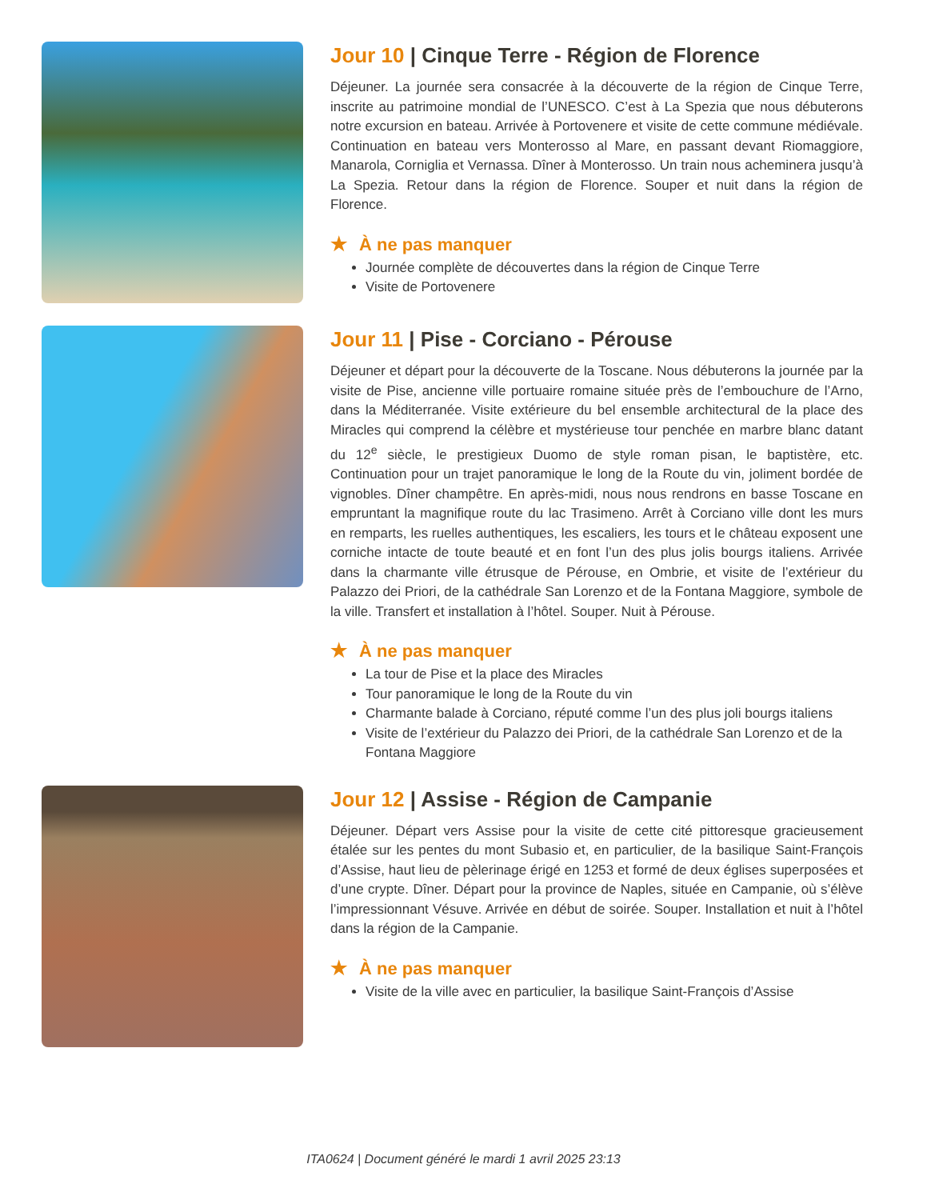Jour 10 | Cinque Terre - Région de Florence
Déjeuner. La journée sera consacrée à la découverte de la région de Cinque Terre, inscrite au patrimoine mondial de l’UNESCO. C’est à La Spezia que nous débuterons notre excursion en bateau. Arrivée à Portovenere et visite de cette commune médiévale. Continuation en bateau vers Monterosso al Mare, en passant devant Riomaggiore, Manarola, Corniglia et Vernassa. Dîner à Monterosso. Un train nous acheminera jusqu’à La Spezia. Retour dans la région de Florence. Souper et nuit dans la région de Florence.
★ À ne pas manquer
Journée complète de découvertes dans la région de Cinque Terre
Visite de Portovenere
Jour 11 | Pise - Corciano - Pérouse
Déjeuner et départ pour la découverte de la Toscane. Nous débuterons la journée par la visite de Pise, ancienne ville portuaire romaine située près de l’embouchure de l’Arno, dans la Méditerranée. Visite extérieure du bel ensemble architectural de la place des Miracles qui comprend la célèbre et mystérieuse tour penchée en marbre blanc datant du 12<sup>e</sup> siècle, le prestigieux Duomo de style roman pisan, le baptistère, etc. Continuation pour un trajet panoramique le long de la Route du vin, joliment bordée de vignobles. Dîner champêtre. En après-midi, nous nous rendrons en basse Toscane en empruntant la magnifique route du lac Trasimeno. Arrêt à Corciano ville dont les murs en remparts, les ruelles authentiques, les escaliers, les tours et le château exposent une corniche intacte de toute beauté et en font l’un des plus jolis bourgs italiens. Arrivée dans la charmante ville étrusque de Pérouse, en Ombrie, et visite de l’extérieur du Palazzo dei Priori, de la cathédrale San Lorenzo et de la Fontana Maggiore, symbole de la ville. Transfert et installation à l’hôtel. Souper. Nuit à Pérouse.
★ À ne pas manquer
La tour de Pise et la place des Miracles
Tour panoramique le long de la Route du vin
Charmante balade à Corciano, réputé comme l’un des plus joli bourgs italiens
Visite de l’extérieur du Palazzo dei Priori, de la cathédrale San Lorenzo et de la Fontana Maggiore
Jour 12 | Assise - Région de Campanie
Déjeuner. Départ vers Assise pour la visite de cette cité pittoresque gracieusement étalée sur les pentes du mont Subasio et, en particulier, de la basilique Saint-François d’Assise, haut lieu de pèlerinage érigé en 1253 et formé de deux églises superposées et d’une crypte. Dîner. Départ pour la province de Naples, située en Campanie, où s’élève l’impressionnant Vésuve. Arrivée en début de soirée. Souper. Installation et nuit à l’hôtel dans la région de la Campanie.
★ À ne pas manquer
Visite de la ville avec en particulier, la basilique Saint-François d’Assise
ITA0624 | Document généré le mardi 1 avril 2025 23:13